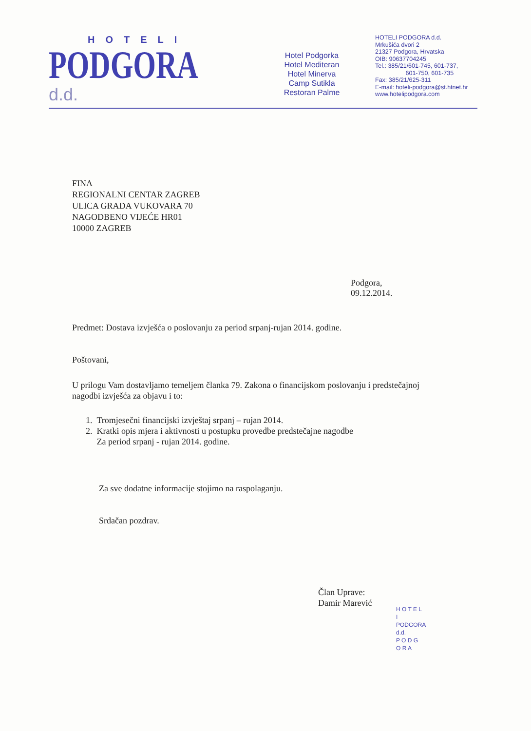HOTELI
PODGORA d.d.
Hotel Podgorka
Hotel Mediteran
Hotel Minerva
Camp Sutikla
Restoran Palme
HOTELI PODGORA d.d.
Mrkušića dvori 2
21327 Podgora, Hrvatska
OIB: 90637704245
Tel.: 385/21/601-745, 601-737,
601-750, 601-735
Fax: 385/21/625-311
E-mail: hoteli-podgora@st.htnet.hr
www.hotelipodgora.com
FINA
REGIONALNI CENTAR ZAGREB
ULICA GRADA VUKOVARA 70
NAGODBENO VIJEĆE HR01
10000 ZAGREB
Podgora, 09.12.2014.
Predmet: Dostava izvješća o poslovanju za period srpanj-rujan 2014. godine.
Poštovani,
U prilogu Vam dostavljamo temeljem članka 79. Zakona o financijskom poslovanju i predstečajnoj nagodbi izvješća za objavu i to:
1. Tromjesečni financijski izvještaj srpanj – rujan 2014.
2. Kratki opis mjera i aktivnosti u postupku provedbe predstečajne nagodbe
Za period srpanj - rujan 2014. godine.
Za sve dodatne informacije stojimo na raspolaganju.
Srdačan pozdrav.
Član Uprave:
Damir Marević
H O T E L I
PODGORA d.d.
P O D G O R A